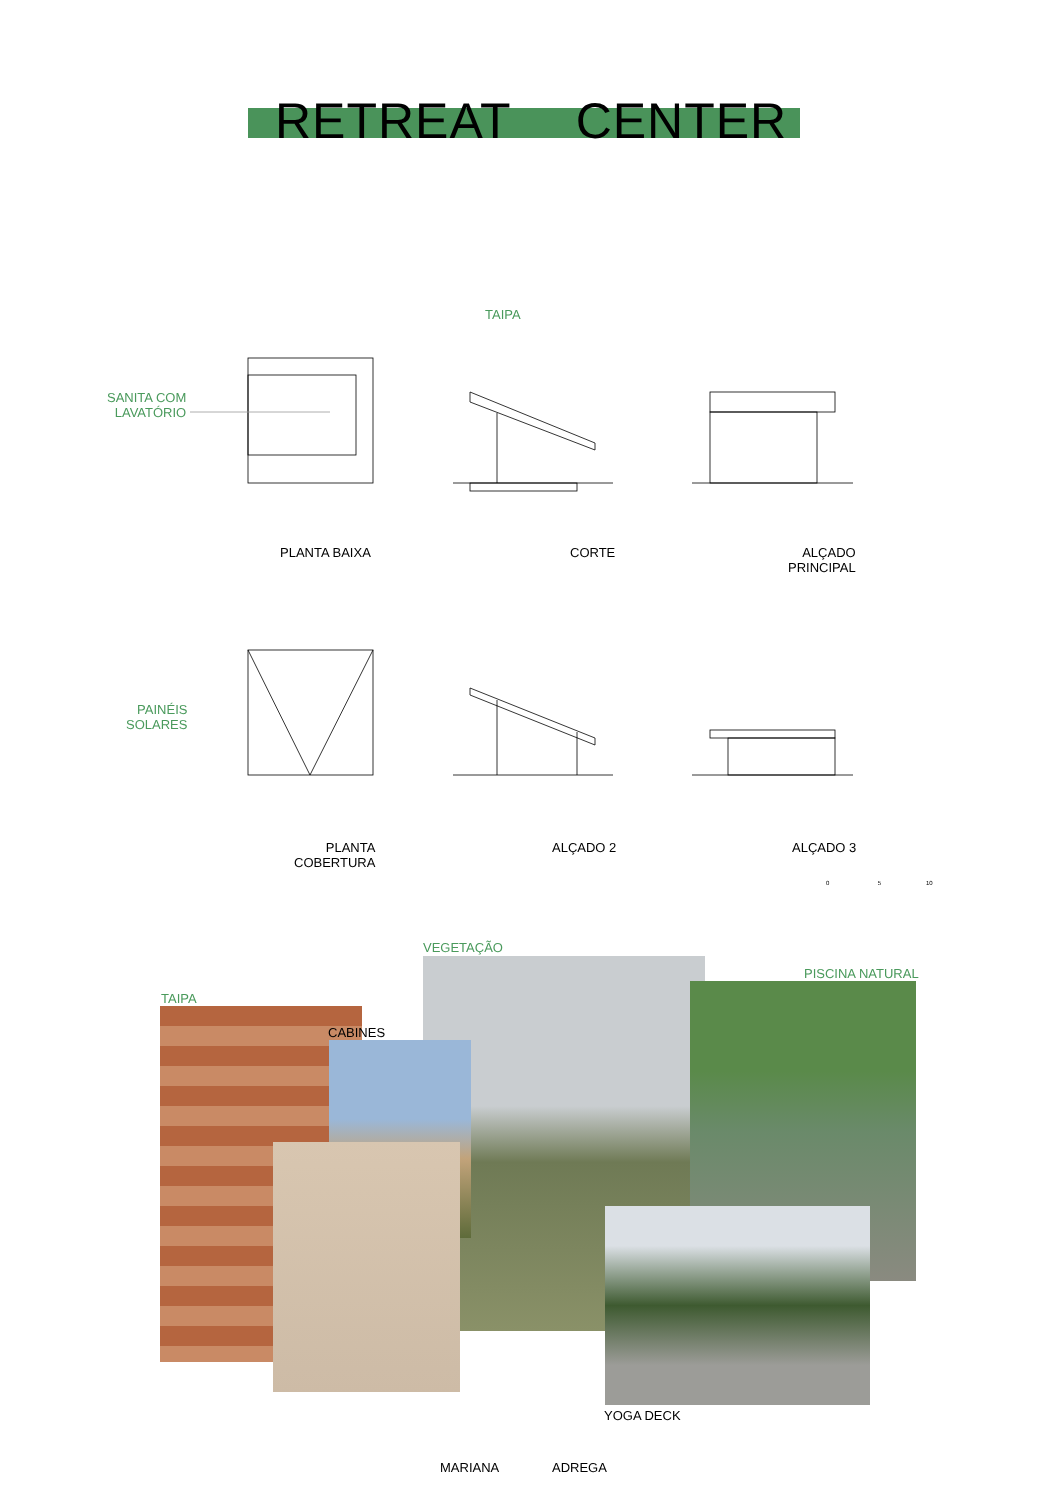RETREAT CENTER
TAIPA
SANITA COM
LAVATÓRIO
PLANTA BAIXA CORTE
ALÇADO
PRINCIPAL
PAINÉIS
SOLARES
PLANTA
COBERTURA
ALÇADO 2 ALÇADO 3
0 5 10
VEGETAÇÃO
PISCINA NATURAL
TAIPA
CABINES
YOGA DECK
MARIANA ADREGA